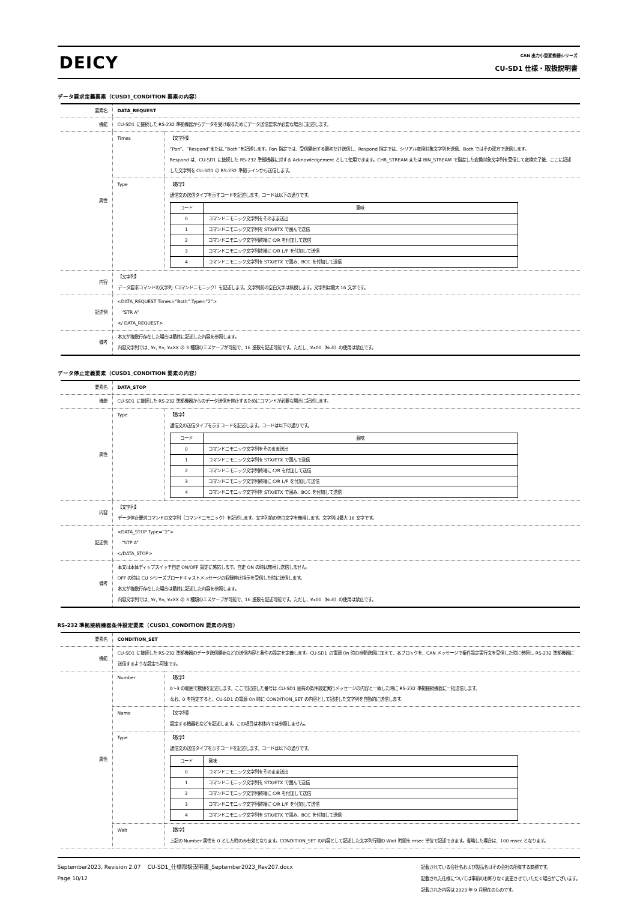DEICY
CAN 出力小型変換器シリーズ
CU-SD1 仕様・取扱説明書
データ要求定義要素（CUSD1_CONDITION 要素の内容）
| 要素名 | DATA_REQUEST | |
| 機能 | CU-SD1 に接続した RS-232 準拠機器からデータを受け取るためにデータ送信要求が必要な場合に記述します。 | |
| 属性 | Times | 【文字列】 ”Pon”、”Respond”または、”Both”を記述します。Pon 指定では、受信開始する最初だけ送信し、Respond 指定では、シリアル変換対象文字列を送信、Both ではその双方で送信します。 Respond は、CU-SD1 に接続した RS-232 準拠機器に対する Acknowledgement として使用できます。CHR_STREAM または BIN_STREAM で指定した変換対象文字列を受信して変換完了後、ここに記述した文字列を CU-SD1 の RS-232 準拠ラインから送信します。 |
| | Type | 【数字】 通信文の送信タイプを示すコードを記述します。コードは以下の通りです。 / コード / 意味 / / --- / --- / / 0 / コマンドニモニック文字列をそのまま送出 / / 1 / コマンドニモニック文字列を STX/ETX で囲んで送信 / / 2 / コマンドニモニック文字列終端に C/R を付加して送信 / / 3 / コマンドニモニック文字列終端に C/R L/F を付加して送信 / / 4 / コマンドニモニック文字列を STX/ETX で囲み、BCC を付加して送信 / |
| 内容 | 【文字列】 データ要求コマンドの文字列（コマンドニモニック）を記述します。文字列前の空白文字は無視します。文字列は最大 16 文字です。 | |
| 記述例 | <DATA_REQUEST Times=”Both” Type=”2”> ”STR A” </ DATA_REQUEST> | |
| 備考 | 本文が複数行存在した場合は最終に記述した内容を参照します。 内容文字列では、¥r, ¥n, ¥xXX の 3 種類のエスケープが可能で、16 進数を記述可能です。ただし、¥x00（Null）の使用は禁止です。 | |
データ停止定義要素（CUSD1_CONDITION 要素の内容）
| 要素名 | DATA_STOP | |
| 機能 | CU-SD1 に接続した RS-232 準拠機器からのデータ送信を停止するためにコマンドが必要な場合に記述します。 | |
| 属性 | Type | 【数字】 通信文の送信タイプを示すコードを記述します。コードは以下の通りです。 / コード / 意味 / / --- / --- / / 0 / コマンドニモニック文字列をそのまま送出 / / 1 / コマンドニモニック文字列を STX/ETX で囲んで送信 / / 2 / コマンドニモニック文字列終端に C/R を付加して送信 / / 3 / コマンドニモニック文字列終端に C/R L/F を付加して送信 / / 4 / コマンドニモニック文字列を STX/ETX で囲み、BCC を付加して送信 / |
| 内容 | 【文字列】 データ停止要求コマンドの文字列（コマンドニモニック）を記述します。文字列前の空白文字を無視します。文字列は最大 16 文字です。 | |
| 記述例 | <DATA_STOP Type=”2”> ”STP A” </DATA_STOP> | |
| 備考 | 本文は本体ディップスイッチ自走 ON/OFF 設定に感応します。自走 ON の時は無視し送信しません。 OFF の時は CU シリーズブロードキャストメッセージの収録停止指示を受信した時に送信します。 本文が複数行存在した場合は最終に記述した内容を参照します。 内容文字列では、¥r, ¥n, ¥xXX の 3 種類のエスケープが可能で、16 進数を記述可能です。ただし、¥x00（Null）の使用は禁止です。 | |
RS-232 準拠接続機器条件設定要素（CUSD1_CONDITION 要素の内容）
| 要素名 | CONDITION_SET | |
| 機能 | CU-SD1 に接続した RS-232 準拠機器のデータ送信開始などの送信内容と条件の設定を定義します。CU-SD1 の電源 On 時の自動送信に加えて、本ブロックを、CAN メッセージで条件設定実行文を受信した時に参照し RS-232 準拠機器に送信するような設定も可能です。 | |
| 属性 | Number | 【数字】 0～3 の範囲で数値を記述します。ここで記述した番号は CU-SD1 固有の条件設定実行メッセージの内容と一致した時に RS-232 準拠接続機器に一括送信します。 なお、0 を指定すると、CU-SD1 の電源 On 時に CONDITION_SET の内容として記述した文字列を自動的に送信します。 |
| | Name | 【文字列】 設定する機器名などを記述します。この項目は本体内では参照しません。 |
| | Type | 【数字】 通信文の送信タイプを示すコードを記述します。コードは以下の通りです。 / コード / 意味 / / --- / --- / / 0 / コマンドニモニック文字列をそのまま送出 / / 1 / コマンドニモニック文字列を STX/ETX で囲んで送信 / / 2 / コマンドニモニック文字列終端に C/R を付加して送信 / / 3 / コマンドニモニック文字列終端に C/R L/F を付加して送信 / / 4 / コマンドニモニック文字列を STX/ETX で囲み、BCC を付加して送信 / |
| | Wait | 【数字】 上記の Number 属性を 0 とした時のみ有効となります。CONDITION_SET の内容として記述した文字列行間の Wait 時間を msec 単位で記述できます。省略した場合は、100 msec となります。 |
September2023, Revision 2.07 CU-SD1_仕様取扱説明書_September2023_Rev207.docx
Page 10/12
記載されている会社名および製品名はその会社の所有する商標です。
記載された仕様については事前のお断りなく変更させていただく場合がございます。
記載された内容は 2023 年 9 月現在のものです。